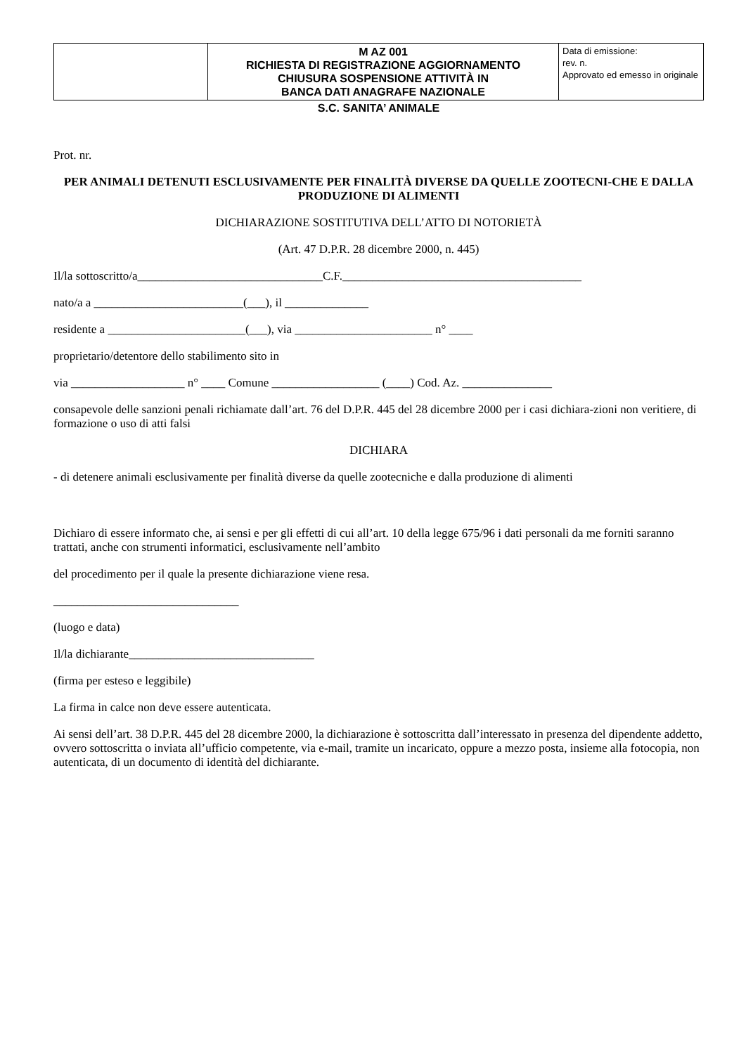| | M AZ 001 RICHIESTA DI REGISTRAZIONE AGGIORNAMENTO CHIUSURA SOSPENSIONE ATTIVITÀ IN BANCA DATI ANAGRAFE NAZIONALE | Data di emissione: rev. n. Approvato ed emesso in originale |
S.C. SANITA’ ANIMALE
Prot. nr.
PER ANIMALI DETENUTI ESCLUSIVAMENTE PER FINALITÀ DIVERSE DA QUELLE ZOOTECNI-CHE E DALLA PRODUZIONE DI ALIMENTI
DICHIARAZIONE SOSTITUTIVA DELL’ATTO DI NOTORIETÀ
(Art. 47 D.P.R. 28 dicembre 2000, n. 445)
Il/la sottoscritto/a_______________________________C.F.________________________________________
nato/a a _________________________(___), il ______________
residente a _______________________(___), via _______________________ n° ____
proprietario/detentore dello stabilimento sito in
via ___________________ n° ____ Comune __________________ (____) Cod. Az. _______________
consapevole delle sanzioni penali richiamate dall’art. 76 del D.P.R. 445 del 28 dicembre 2000 per i casi dichiara-zioni non veritiere, di formazione o uso di atti falsi
DICHIARA
- di detenere animali esclusivamente per finalità diverse da quelle zootecniche e dalla produzione di alimenti
Dichiaro di essere informato che, ai sensi e per gli effetti di cui all’art. 10 della legge 675/96 i dati personali da me forniti saranno trattati, anche con strumenti informatici, esclusivamente nell’ambito
del procedimento per il quale la presente dichiarazione viene resa.
_______________________________
(luogo e data)
Il/la dichiarante_______________________________
(firma per esteso e leggibile)
La firma in calce non deve essere autenticata.
Ai sensi dell’art. 38 D.P.R. 445 del 28 dicembre 2000, la dichiarazione è sottoscritta dall’interessato in presenza del dipendente addetto, ovvero sottoscritta o inviata all’ufficio competente, via e-mail, tramite un incaricato, oppure a mezzo posta, insieme alla fotocopia, non autenticata, di un documento di identità del dichiarante.